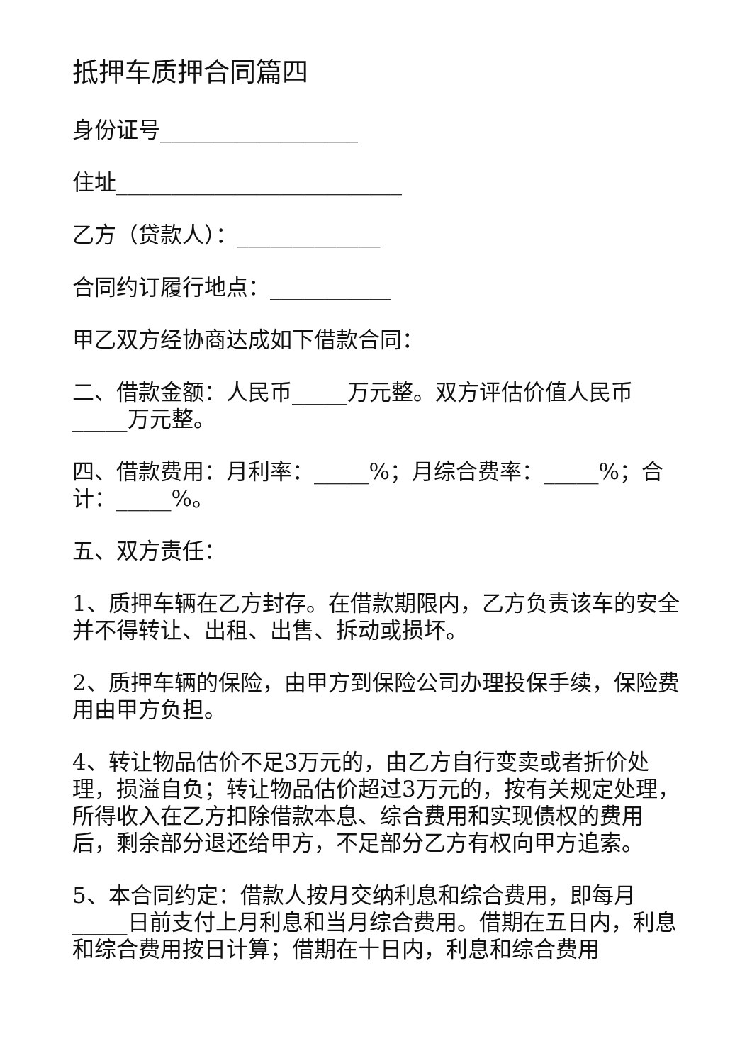抵押车质押合同篇四
身份证号__________________
住址__________________________
乙方（贷款人）：_____________
合同约订履行地点：___________
甲乙双方经协商达成如下借款合同：
二、借款金额：人民币_____万元整。双方评估价值人民币_____万元整。
四、借款费用：月利率：_____%；月综合费率：_____%；合计：_____%。
五、双方责任：
1、质押车辆在乙方封存。在借款期限内，乙方负责该车的安全并不得转让、出租、出售、拆动或损坏。
2、质押车辆的保险，由甲方到保险公司办理投保手续，保险费用由甲方负担。
4、转让物品估价不足3万元的，由乙方自行变卖或者折价处理，损溢自负；转让物品估价超过3万元的，按有关规定处理，所得收入在乙方扣除借款本息、综合费用和实现债权的费用后，剩余部分退还给甲方，不足部分乙方有权向甲方追索。
5、本合同约定：借款人按月交纳利息和综合费用，即每月_____日前支付上月利息和当月综合费用。借期在五日内，利息和综合费用按日计算；借期在十日内，利息和综合费用